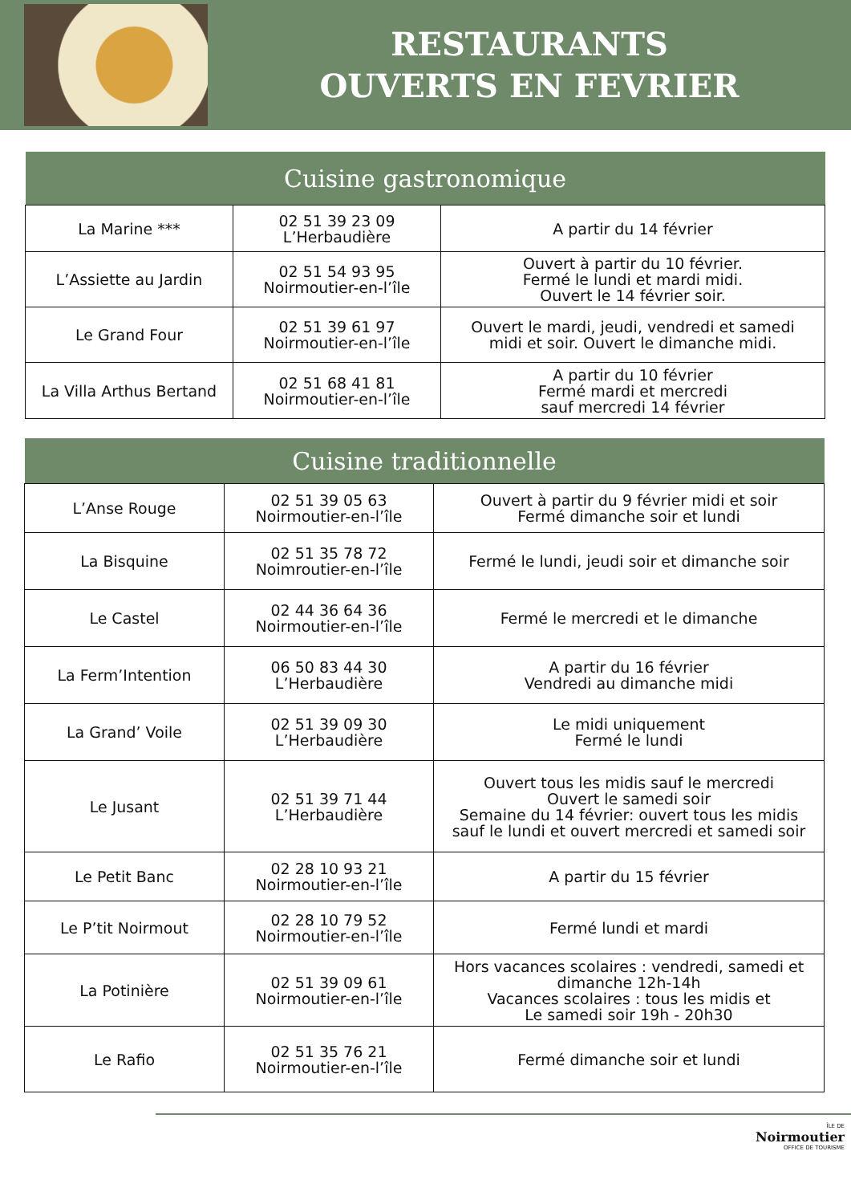RESTAURANTS
OUVERTS EN FEVRIER
| Cuisine gastronomique | | |
| --- | --- | --- |
| La Marine *** | 02 51 39 23 09 L’Herbaudière | A partir du 14 février |
| L’Assiette au Jardin | 02 51 54 93 95 Noirmoutier-en-l’île | Ouvert à partir du 10 février. Fermé le lundi et mardi midi. Ouvert le 14 février soir. |
| Le Grand Four | 02 51 39 61 97 Noirmoutier-en-l’île | Ouvert le mardi, jeudi, vendredi et samedi midi et soir. Ouvert le dimanche midi. |
| La Villa Arthus Bertand | 02 51 68 41 81 Noirmoutier-en-l’île | A partir du 10 février Fermé mardi et mercredi sauf mercredi 14 février |
| Cuisine traditionnelle | | |
| --- | --- | --- |
| L’Anse Rouge | 02 51 39 05 63 Noirmoutier-en-l’île | Ouvert à partir du 9 février midi et soir Fermé dimanche soir et lundi |
| La Bisquine | 02 51 35 78 72 Noimroutier-en-l’île | Fermé le lundi, jeudi soir et dimanche soir |
| Le Castel | 02 44 36 64 36 Noirmoutier-en-l’île | Fermé le mercredi et le dimanche |
| La Ferm’Intention | 06 50 83 44 30 L’Herbaudière | A partir du 16 février Vendredi au dimanche midi |
| La Grand’ Voile | 02 51 39 09 30 L’Herbaudière | Le midi uniquement Fermé le lundi |
| Le Jusant | 02 51 39 71 44 L’Herbaudière | Ouvert tous les midis sauf le mercredi Ouvert le samedi soir Semaine du 14 février: ouvert tous les midis sauf le lundi et ouvert mercredi et samedi soir |
| Le Petit Banc | 02 28 10 93 21 Noirmoutier-en-l’île | A partir du 15 février |
| Le P’tit Noirmout | 02 28 10 79 52 Noirmoutier-en-l’île | Fermé lundi et mardi |
| La Potinière | 02 51 39 09 61 Noirmoutier-en-l’île | Hors vacances scolaires : vendredi, samedi et dimanche 12h-14h Vacances scolaires : tous les midis et Le samedi soir 19h - 20h30 |
| Le Rafio | 02 51 35 76 21 Noirmoutier-en-l’île | Fermé dimanche soir et lundi |
ÎLE DE
Noirmoutier
OFFICE DE TOURISME